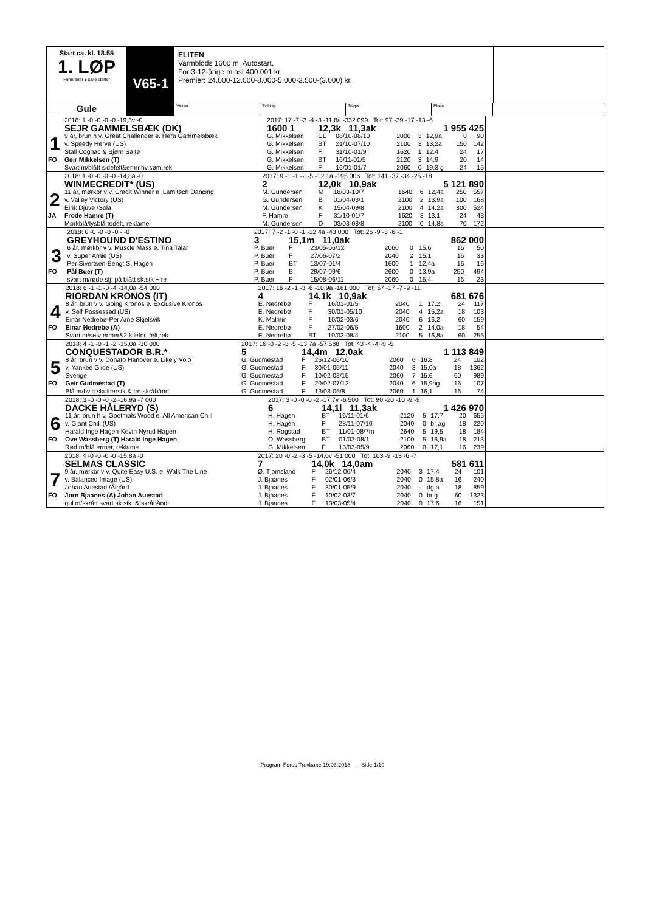Start ca. kl. 18.55
1. LØP
Formrader 5 siste starter
V65-1
ELITEN
Varmblods 1600 m. Autostart.
For 3-12-årige minst 400.001 kr.
Premier: 24.000-12.000-8.000-5.000-3.500-(3.000) kr.
Gule
Vinner Tvilling Trippel Plass
| | 2018: 1 -0 -0 -0 -0 -19,3v -0 | 2017: 17 -7 -3 -4 -3 -11,8a -332 099 Tot: 97 -39 -17 -13 -6 | | | | | | | |
| | SEJR GAMMELSBÆK (DK) | 1600 1 | 12,3k 11,3ak | | 1 955 425 | | | | |
| 1 | 9 år, brun h v. Great Challenger e. Hera Gammelsbæk | G. Mikkelsen | CL | 08/10-08/10 | 2000 | 3 | 12,9a | 0 | 90 |
| | v. Speedy Herve (US) | G. Mikkelsen | BT | 21/10-07/10 | 2100 | 3 | 13,2a | 150 | 142 |
| | Stall Cognac & Bjørn Salte | G. Mikkelsen | F | 31/10-01/9 | 1620 | 1 | 12,4 | 24 | 17 |
| FO | Geir Mikkelsen (T) | G. Mikkelsen | BT | 16/11-01/5 | 2120 | 3 | 14,9 | 20 | 14 |
| | Svart m/blått sidefelt&ermr,hv.søm,rek | G. Mikkelsen | F | 16/01-01/7 | 2060 | 0 | 19,3 g | 24 | 15 |
| | 2018: 1 -0 -0 -0 -0 -14,8a -0 | 2017: 9 -1 -1 -2 -5 -12,1a -195 006 Tot: 141 -37 -34 -25 -18 | | | | | | | |
| | WINMECREDIT* (US) | 2 | 12,0k 10,9ak | | 5 121 890 | | | | |
| 2 | 11 år, mørkbr v v. Credit Winner e. Lamitech Dancing | M. Gundersen | M | 18/03-10/7 | 1640 | 6 | 12,4a | 250 | 557 |
| | v. Valley Victory (US) | G. Gundersen | B | 01/04-03/1 | 2100 | 2 | 13,9a | 100 | 168 |
| | Eirik Djuve /Sola | M. Gundersen | K | 15/04-09/8 | 2100 | 4 | 14,2a | 300 | 524 |
| JA | Frode Hamre (T) | F. Hamre | F | 31/10-01/7 | 1620 | 3 | 13,1 | 24 | 43 |
| | Mørkblå/lysblå todelt, reklame | M. Gundersen | D | 03/03-08/8 | 2100 | 0 | 14,8a | 70 | 172 |
| | 2018: 0 -0 -0 -0 -0 - -0 | 2017: 7 -2 -1 -0 -1 -12,4a -43 000 Tot: 26 -9 -3 -6 -1 | | | | | | | |
| | GREYHOUND D'ESTINO | 3 | 15,1m 11,0ak | | 862 000 | | | | |
| 3 | 6 år, mørkbr v v. Muscle Mass e. Tina Talar | P. Buer | F | 23/05-06/12 | 2060 | 0 | 15,6 | 16 | 50 |
| | v. Super Arnie (US) | P. Buer | F | 27/06-07/2 | 2040 | 2 | 15,1 | 16 | 33 |
| | Per Sivertsen-Bengt S. Hagen | P. Buer | BT | 13/07-01/4 | 1600 | 1 | 12,4a | 16 | 16 |
| FO | Pål Buer (T) | P. Buer | BI | 29/07-09/6 | 2600 | 0 | 13,9a | 250 | 494 |
| | svart m/røde stj. på blått sk.stk + re | P. Buer | F | 15/08-06/11 | 2060 | 0 | 15,4 | 16 | 23 |
| | 2018: 6 -1 -1 -0 -4 -14,0a -54 000 | 2017: 16 -2 -1 -3 -6 -10,9a -161 000 Tot: 67 -17 -7 -9 -11 | | | | | | | |
| | RIORDAN KRONOS (IT) | 4 | 14,1k 10,9ak | | 681 676 | | | | |
| 4 | 8 år, brun v v. Going Kronos e. Exclusive Kronos | E. Nedrebø | F | 16/01-01/5 | 2040 | 1 | 17,2 | 24 | 117 |
| | v. Self Possessed (US) | E. Nedrebø | F | 30/01-05/10 | 2040 | 4 | 15,2a | 18 | 103 |
| | Einar Nedrebø-Per Arne Skjelsvik | K. Malmin | F | 10/02-03/6 | 2040 | 6 | 16,2 | 60 | 159 |
| FO | Einar Nedrebø (A) | E. Nedrebø | F | 27/02-06/5 | 1600 | 2 | 14,0a | 18 | 54 |
| | Svart m/sølv ermer&2 kilefor. felt,rek | E. Nedrebø | BT | 10/03-08/4 | 2100 | 5 | 16,8a | 60 | 255 |
| | 2018: 4 -1 -0 -1 -2 -15,0a -30 000 | 2017: 16 -0 -2 -3 -5 -13,7a -57 588 Tot: 43 -4 -4 -9 -5 | | | | | | | |
| | CONQUESTADOR B.R.* | 5 | 14,4m 12,0ak | | 1 113 849 | | | | |
| 5 | 8 år, brun v v. Donato Hanover e. Likely Volo | G. Gudmestad | F | 26/12-06/10 | 2060 | 6 | 16,8 | 24 | 102 |
| | v. Yankee Glide (US) | G. Gudmestad | F | 30/01-05/11 | 2040 | 3 | 15,0a | 18 | 1362 |
| | Sverige | G. Gudmestad | F | 10/02-03/15 | 2060 | 7 | 15,6 | 60 | 989 |
| FO | Geir Gudmestad (T) | G. Gudmestad | F | 20/02-07/12 | 2040 | 6 | 15,9ag | 16 | 107 |
| | Blå m/hvitt skulderstk & tre skråbånd | G. Gudmestad | F | 13/03-05/8 | 2060 | 1 | 16,1 | 16 | 74 |
| | 2018: 3 -0 -0 -0 -2 -16,9a -7 000 | 2017: 3 -0 -0 -0 -2 -17,7v -6 500 Tot: 90 -20 -10 -9 -9 | | | | | | | |
| | DACKE HÅLERYD (S) | 6 | 14,1l 11,3ak | | 1 426 970 | | | | |
| 6 | 11 år, brun h v. Goetmals Wood e. All American Chill | H. Hagen | BT | 16/11-01/6 | 2120 | 5 | 17,7 | 20 | 655 |
| | v. Giant Chill (US) | H. Hagen | F | 28/11-07/10 | 2040 | 0 | br ag | 18 | 220 |
| | Harald Inge Hagen-Kevin Nyrud Hagen | H. Rogstad | BT | 11/01-08/7m | 2640 | 5 | 19,5 | 18 | 184 |
| FO | Ove Wassberg (T) Harald Inge Hagen | O. Wassberg | BT | 01/03-08/1 | 2100 | 5 | 16,9a | 18 | 213 |
| | Rød m/blå ermer, reklame | G. Mikkelsen | F | 13/03-05/9 | 2060 | 0 | 17,1 | 16 | 239 |
| | 2018: 4 -0 -0 -0 -0 -15,8a -0 | 2017: 20 -0 -2 -3 -5 -14,0v -51 000 Tot: 103 -9 -13 -6 -7 | | | | | | | |
| | SELMAS CLASSIC | 7 | 14,0k 14,0am | | 581 611 | | | | |
| 7 | 9 år, mørkbr v v. Quite Easy U.S. e. Walk The Line | Ø. Tjomsland | F | 26/12-06/4 | 2040 | 3 | 17,4 | 24 | 101 |
| | v. Balanced Image (US) | J. Bjaanes | F | 02/01-06/3 | 2040 | 0 | 15,8a | 16 | 240 |
| | Johan Auestad /Ålgård | J. Bjaanes | F | 30/01-05/9 | 2040 | - | dg a | 18 | 859 |
| FO | Jørn Bjaanes (A) Johan Auestad | J. Bjaanes | F | 10/02-03/7 | 2040 | 0 | br g | 60 | 1323 |
| | gul m/skrått svart sk.stk. & skråbånd. | J. Bjaanes | F | 13/03-05/4 | 2040 | 0 | 17,6 | 16 | 151 |
Program Forus Travbane 19.03.2018 - Side 1/10